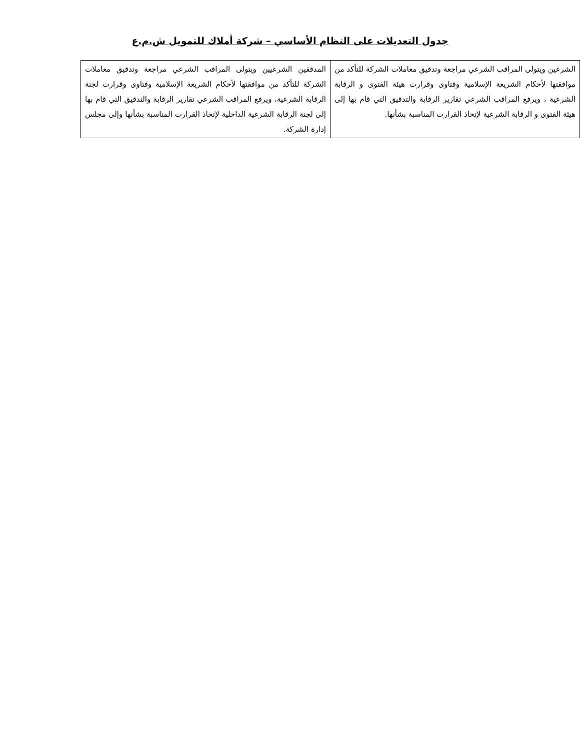جدول التعديلات على النظام الأساسي – شركة أملاك للتمويل ش.م.ع
| الشرعين ويتولى المراقب الشرعي مراجعة وتدقيق معاملات الشركة للتأكد من موافقتها لأحكام الشريعة الإسلامية وفتاوى وقرارت هيئة الفتوى و الرقابة الشرعية ، ويرفع المراقب الشرعي تقارير الرقابة والتدقيق التي قام بها إلى هيئة الفتوى و الرقابة الشرعية لإتخاذ القرارت المناسبة بشأنها. | المدققين الشرعيين ويتولى المراقب الشرعي مراجعة وتدقيق معاملات الشركة للتأكد من موافقتها لأحكام الشريعة الإسلامية وفتاوى وقرارت لجنة الرقابة الشرعية، ويرفع المراقب الشرعي تقارير الرقابة والتدقيق التي قام بها إلى لجنة الرقابة الشرعية الداخلية لإتخاذ القرارت المناسبة بشأنها وإلى مجلس إدارة الشركة. |